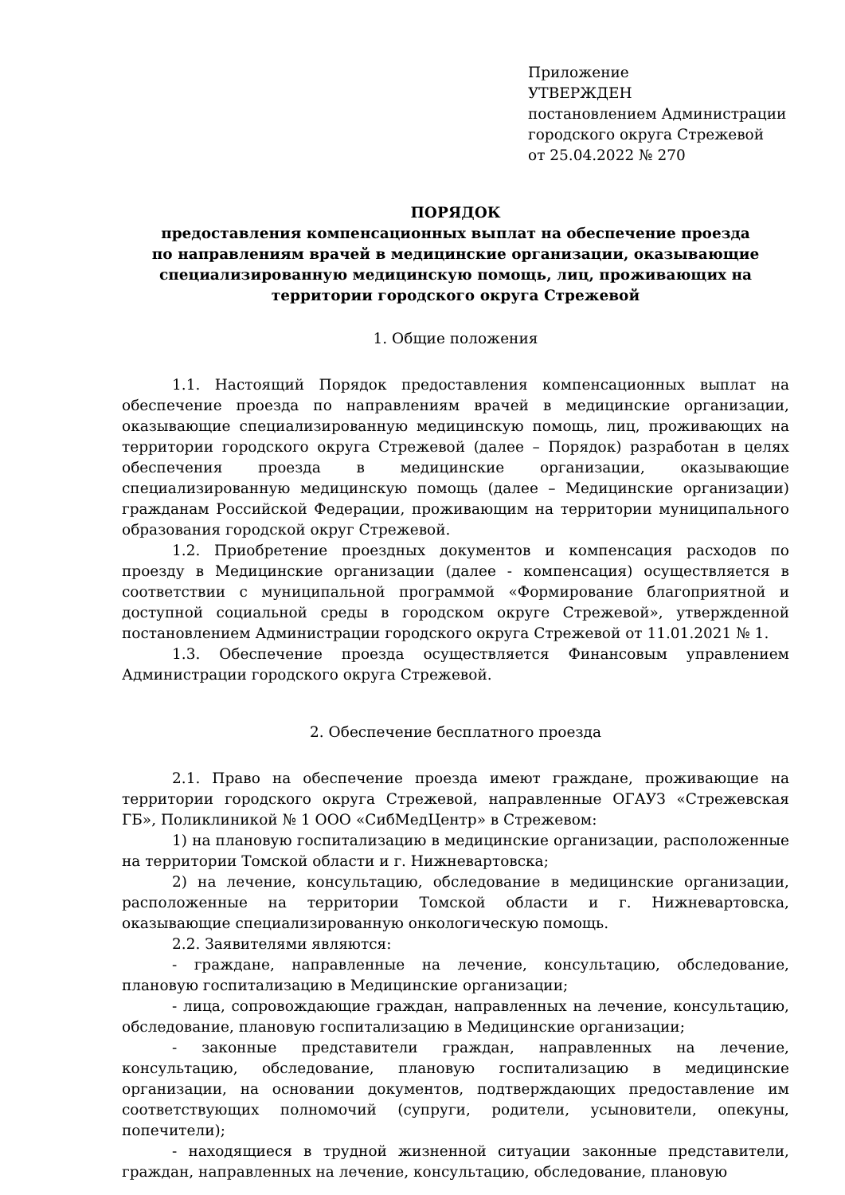Приложение
УТВЕРЖДЕН
постановлением Администрации
городского округа Стрежевой
от 25.04.2022 № 270
ПОРЯДОК
предоставления компенсационных выплат на обеспечение проезда
по направлениям врачей в медицинские организации, оказывающие
специализированную медицинскую помощь, лиц, проживающих на
территории городского округа Стрежевой
1. Общие положения
1.1. Настоящий Порядок предоставления компенсационных выплат на обеспечение проезда по направлениям врачей в медицинские организации, оказывающие специализированную медицинскую помощь, лиц, проживающих на территории городского округа Стрежевой (далее – Порядок) разработан в целях обеспечения проезда в медицинские организации, оказывающие специализированную медицинскую помощь (далее – Медицинские организации) гражданам Российской Федерации, проживающим на территории муниципального образования городской округ Стрежевой.
1.2. Приобретение проездных документов и компенсация расходов по проезду в Медицинские организации (далее - компенсация) осуществляется в соответствии с муниципальной программой «Формирование благоприятной и доступной социальной среды в городском округе Стрежевой», утвержденной постановлением Администрации городского округа Стрежевой от 11.01.2021 № 1.
1.3. Обеспечение проезда осуществляется Финансовым управлением Администрации городского округа Стрежевой.
2. Обеспечение бесплатного проезда
2.1. Право на обеспечение проезда имеют граждане, проживающие на территории городского округа Стрежевой, направленные ОГАУЗ «Стрежевская ГБ», Поликлиникой № 1 ООО «СибМедЦентр» в Стрежевом:
1) на плановую госпитализацию в медицинские организации, расположенные на территории Томской области и г. Нижневартовска;
2) на лечение, консультацию, обследование в медицинские организации, расположенные на территории Томской области и г. Нижневартовска, оказывающие специализированную онкологическую помощь.
2.2. Заявителями являются:
- граждане, направленные на лечение, консультацию, обследование, плановую госпитализацию в Медицинские организации;
- лица, сопровождающие граждан, направленных на лечение, консультацию, обследование, плановую госпитализацию в Медицинские организации;
- законные представители граждан, направленных на лечение, консультацию, обследование, плановую госпитализацию в медицинские организации, на основании документов, подтверждающих предоставление им соответствующих полномочий (супруги, родители, усыновители, опекуны, попечители);
- находящиеся в трудной жизненной ситуации законные представители, граждан, направленных на лечение, консультацию, обследование, плановую